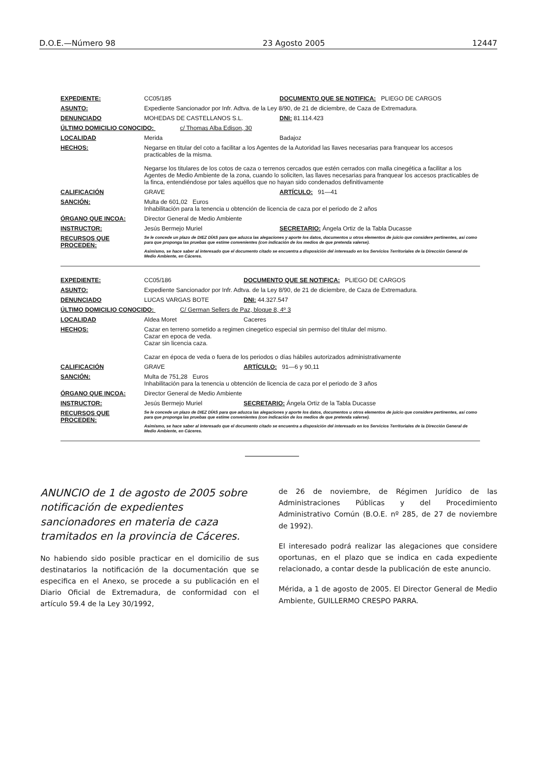D.O.E.—Número 98 23 Agosto 2005 12447
| EXPEDIENTE: | CC05/185 | DOCUMENTO QUE SE NOTIFICA: PLIEGO DE CARGOS | |
| ASUNTO: | Expediente Sancionador por Infr. Adtva. de la Ley 8/90, de 21 de diciembre, de Caza de Extremadura. | | |
| DENUNCIADO | MOHEDAS DE CASTELLANOS S.L. | | DNI: 81.114.423 |
| ÚLTIMO DOMICILIO CONOCIDO: c/ Thomas Alba Edison, 30 | | | |
| LOCALIDAD | Merida | Badajoz | |
| HECHOS: | Negarse en titular del coto a facilitar a los Agentes de la Autoridad las llaves necesarias para franquear los accesos practicables de la misma. Negarse los titulares de los cotos de caza o terrenos cercados que estén cerrados con malla cinegética a facilitar a los Agentes de Medio Ambiente de la zona, cuando lo soliciten, las llaves necesarias para franquear los accesos practicables de la finca, entendiéndose por tales aquéllos que no hayan sido condenados definitivamente | | |
| CALIFICACIÓN | GRAVE | ARTÍCULO: 91—41 | |
| SANCIÓN: | Multa de 601,02 Euros Inhabilitación para la tenencia u obtención de licencia de caza por el periodo de 2 años | | |
| ÓRGANO QUE INCOA: | Director General de Medio Ambiente | | |
| INSTRUCTOR: | Jesús Bermejo Muriel | | SECRETARIO: Ángela Ortiz de la Tabla Ducasse |
| RECURSOS QUE PROCEDEN: | Se le concede un plazo de DIEZ DÍAS para que aduzca las alegaciones y aporte los datos, documentos u otros elementos de juicio que considere pertinentes, así como para que proponga las pruebas que estime convenientes (con indicación de los medios de que pretenda valerse). Asimismo, se hace saber al interesado que el documento citado se encuentra a disposición del interesado en los Servicios Territoriales de la Dirección General de Medio Ambiente, en Cáceres. | | |
| EXPEDIENTE: | CC05/186 | DOCUMENTO QUE SE NOTIFICA: PLIEGO DE CARGOS | |
| ASUNTO: | Expediente Sancionador por Infr. Adtva. de la Ley 8/90, de 21 de diciembre, de Caza de Extremadura. | | |
| DENUNCIADO | LUCAS VARGAS BOTE | | DNI: 44.327.547 |
| ÚLTIMO DOMICILIO CONOCIDO: C/ German Sellers de Paz, bloque 8, 4º 3 | | | |
| LOCALIDAD | Aldea Moret | Caceres | |
| HECHOS: | Cazar en terreno sometido a regimen cinegetico especial sin permiso del titular del mismo. Cazar en epoca de veda. Cazar sin licencia caza. Cazar en época de veda o fuera de los periodos o días hábiles autorizados administrativamente | | |
| CALIFICACIÓN | GRAVE | ARTÍCULO: 91—6 y 90,11 | |
| SANCIÓN: | Multa de 751,28 Euros Inhabilitación para la tenencia u obtención de licencia de caza por el periodo de 3 años | | |
| ÓRGANO QUE INCOA: | Director General de Medio Ambiente | | |
| INSTRUCTOR: | Jesús Bermejo Muriel | | SECRETARIO: Ángela Ortiz de la Tabla Ducasse |
| RECURSOS QUE PROCEDEN: | Se le concede un plazo de DIEZ DÍAS para que aduzca las alegaciones y aporte los datos, documentos u otros elementos de juicio que considere pertinentes, así como para que proponga las pruebas que estime convenientes (con indicación de los medios de que pretenda valerse). Asimismo, se hace saber al interesado que el documento citado se encuentra a disposición del interesado en los Servicios Territoriales de la Dirección General de Medio Ambiente, en Cáceres. | | |
ANUNCIO de 1 de agosto de 2005 sobre notificación de expedientes sancionadores en materia de caza tramitados en la provincia de Cáceres.
No habiendo sido posible practicar en el domicilio de sus destinatarios la notificación de la documentación que se especifica en el Anexo, se procede a su publicación en el Diario Oficial de Extremadura, de conformidad con el artículo 59.4 de la Ley 30/1992,
de 26 de noviembre, de Régimen Jurídico de las Administraciones Públicas y del Procedimiento Administrativo Común (B.O.E. nº 285, de 27 de noviembre de 1992).
El interesado podrá realizar las alegaciones que considere oportunas, en el plazo que se indica en cada expediente relacionado, a contar desde la publicación de este anuncio.
Mérida, a 1 de agosto de 2005. El Director General de Medio Ambiente, GUILLERMO CRESPO PARRA.